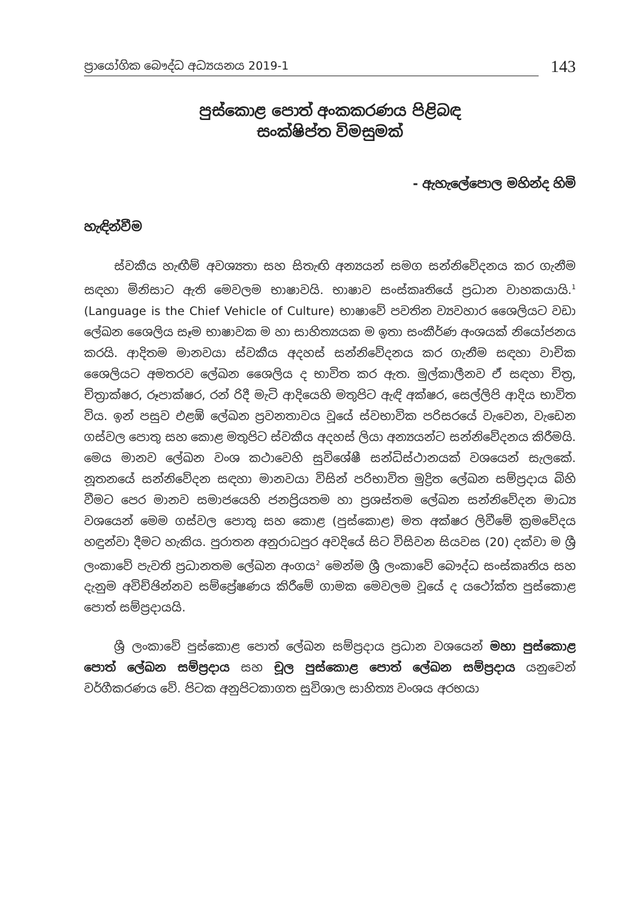ප්‍රායෝගික බෞද්ධ අධ්‍යයනය 2019-1
143
පුස්කොළ පොත් අංකකරණය පිළිබඳ
සංක්ෂිප්ත විමසුමක්
- ඇහැලේපොල මහින්ද හිමි
හැඳින්වීම
ස්වකීය හැඟීම් අවශ්‍යතා සහ සිතැඟි අන්‍යයන් සමග සන්නිවේදනය කර ගැනීම සඳහා මිනිසාට ඇති මෙවලම භාෂාවයි. භාෂාව සංස්කෘතියේ ප්‍රධාන වාහකයායි.<sup>1</sup> (Language is the Chief Vehicle of Culture) භාෂාවේ පවතින ව්‍යවහාර ශෛලියට වඩා ලේඛන ශෛලිය සෑම භාෂාවක ම හා සාහිත්‍යයක ම ඉතා සංකීර්ණ අංශයක් නියෝජනය කරයි. ආදිතම මානවයා ස්වකීය අදහස් සන්නිවේදනය කර ගැනීම සඳහා වාචික ශෛලියට අමතරව ලේඛන ශෛලිය ද භාවිත කර ඇත. මුල්කාලීනව ඒ සඳහා චිත්‍ර, චිත්‍රාක්ෂර, රූපාක්ෂර, රන් රිදී මැටි ආදියෙහි මතුපිට ඇඳි අක්ෂර, සෙල්ලිපි ආදිය භාවිත විය. ඉන් පසුව එළඹි ලේඛන ප්‍රවනතාවය වූයේ ස්වභාවික පරිසරයේ වැවෙන, වැඩෙන ගස්වල පොතු සහ කොළ මතුපිට ස්වකීය අදහස් ලියා අන්‍යයන්ට සන්නිවේදනය කිරීමයි. මෙය මානව ලේඛන වංශ කථාවෙහි සුවිශේෂී සන්ධිස්ථානයක් වශයෙන් සැලකේ. නූතනයේ සන්නිවේදන සඳහා මානවයා විසින් පරිභාවිත මුද්‍රිත ලේඛන සම්ප්‍රදාය බිහි වීමට පෙර මානව සමාජයෙහි ජනප්‍රියතම හා ප්‍රශස්තම ලේඛන සන්නිවේදන මාධ්‍ය වශයෙන් මෙම ගස්වල පොතු සහ කොළ (පුස්කොළ) මත අක්ෂර ලිවීමේ ක්‍රමවේදය හඳුන්වා දීමට හැකිය. පුරාතන අනුරාධපුර අවදියේ සිට විසිවන සියවස (20) දක්වා ම ශ්‍රී ලංකාවේ පැවති ප්‍රධානතම ලේඛන අංගය<sup>2</sup> මෙන්ම ශ්‍රී ලංකාවේ බෞද්ධ සංස්කෘතිය සහ දැනුම අවිච්ඡින්නව සම්ප්‍රේෂණය කිරීමේ ගාමක මෙවලම වූයේ ද යථෝක්ත පුස්කොළ පොත් සම්ප්‍රදායයි.
ශ්‍රී ලංකාවේ පුස්කොළ පොත් ලේඛන සම්ප්‍රදාය ප්‍රධාන වශයෙන් මහා පුස්කොළ පොත් ලේඛන සම්ප්‍රදාය සහ චූල පුස්කොළ පොත් ලේඛන සම්ප්‍රදාය යනුවෙන් වර්ගීකරණය වේ. පිටක අනුපිටකාගත සුවිශාල සාහිත්‍ය වංශය අරභයා